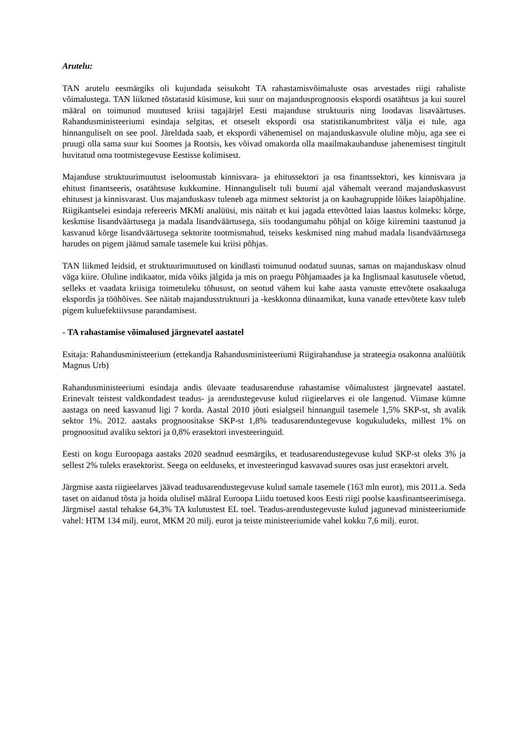Arutelu:
TAN arutelu eesmärgiks oli kujundada seisukoht TA rahastamisvõimaluste osas arvestades riigi rahaliste võimalustega. TAN liikmed tõstatasid küsimuse, kui suur on majandusprognoosis ekspordi osatähtsus ja kui suurel määral on toimunud muutused kriisi tagajärjel Eesti majanduse struktuuris ning loodavas lisaväärtuses. Rahandusministeeriumi esindaja selgitas, et otseselt ekspordi osa statistikanumbritest välja ei tule, aga hinnanguliselt on see pool. Järeldada saab, et ekspordi vähenemisel on majanduskasvule oluline mõju, aga see ei pruugi olla sama suur kui Soomes ja Rootsis, kes võivad omakorda olla maailmakaubanduse jahenemisest tingitult huvitatud oma tootmistegevuse Eestisse kolimisest.
Majanduse struktuurimuutust iseloomustab kinnisvara- ja ehitussektori ja osa finantssektori, kes kinnisvara ja ehitust finantseeris, osatähtsuse kukkumine. Hinnanguliselt tuli buumi ajal vähemalt veerand majanduskasvust ehitusest ja kinnisvarast. Uus majanduskasv tuleneb aga mitmest sektorist ja on kaubagruppide lõikes laiapõhjaline. Riigikantselei esindaja refereeris MKMi analüüsi, mis näitab et kui jagada ettevõtted laias laastus kolmeks: kõrge, keskmise lisandväärtusega ja madala lisandväärtusega, siis toodangumahu põhjal on kõige kiiremini taastunud ja kasvanud kõrge lisandväärtusega sektorite tootmismahud, teiseks keskmised ning mahud madala lisandväärtusega harudes on pigem jäänud samale tasemele kui kriisi põhjas.
TAN liikmed leidsid, et struktuurimuutused on kindlasti toimunud oodatud suunas, samas on majanduskasv olnud väga kiire. Oluline indikaator, mida võiks jälgida ja mis on praegu Põhjamaades ja ka Inglismaal kasutusele võetud, selleks et vaadata kriisiga toimetuleku tõhusust, on seotud vähem kui kahe aasta vanuste ettevõtete osakaaluga ekspordis ja tööhõives. See näitab majandusstruktuuri ja -keskkonna dünaamikat, kuna vanade ettevõtete kasv tuleb pigem kuluefektiivsuse parandamisest.
- TA rahastamise võimalused järgnevatel aastatel
Esitaja: Rahandusministeerium (ettekandja Rahandusministeeriumi Riigirahanduse ja strateegia osakonna analüütik Magnus Urb)
Rahandusministeeriumi esindaja andis ülevaate teadusarenduse rahastamise võimalustest järgnevatel aastatel. Erinevalt teistest valdkondadest teadus- ja arendustegevuse kulud riigieelarves ei ole langenud. Viimase kümne aastaga on need kasvanud ligi 7 korda. Aastal 2010 jõuti esialgseil hinnanguil tasemele 1,5% SKP-st, sh avalik sektor 1%. 2012. aastaks prognoositakse SKP-st 1,8% teadusarendustegevuse kogukuludeks, millest 1% on prognoositud avaliku sektori ja 0,8% erasektori investeeringuid.
Eesti on kogu Euroopaga aastaks 2020 seadnud eesmärgiks, et teadusarendustegevuse kulud SKP-st oleks 3% ja sellest 2% tuleks erasektorist. Seega on eelduseks, et investeeringud kasvavad suures osas just erasektori arvelt.
Järgmise aasta riigieelarves jäävad teadusarendustegevuse kulud samale tasemele (163 mln eurot), mis 2011.a. Seda taset on aidanud tõsta ja hoida olulisel määral Euroopa Liidu toetused koos Eesti riigi poolse kaasfinantseerimisega. Järgmisel aastal tehakse 64,3% TA kulutustest EL toel. Teadus-arendustegevuste kulud jagunevad ministeeriumide vahel: HTM 134 milj. eurot, MKM 20 milj. eurot ja teiste ministeeriumide vahel kokku 7,6 milj. eurot.